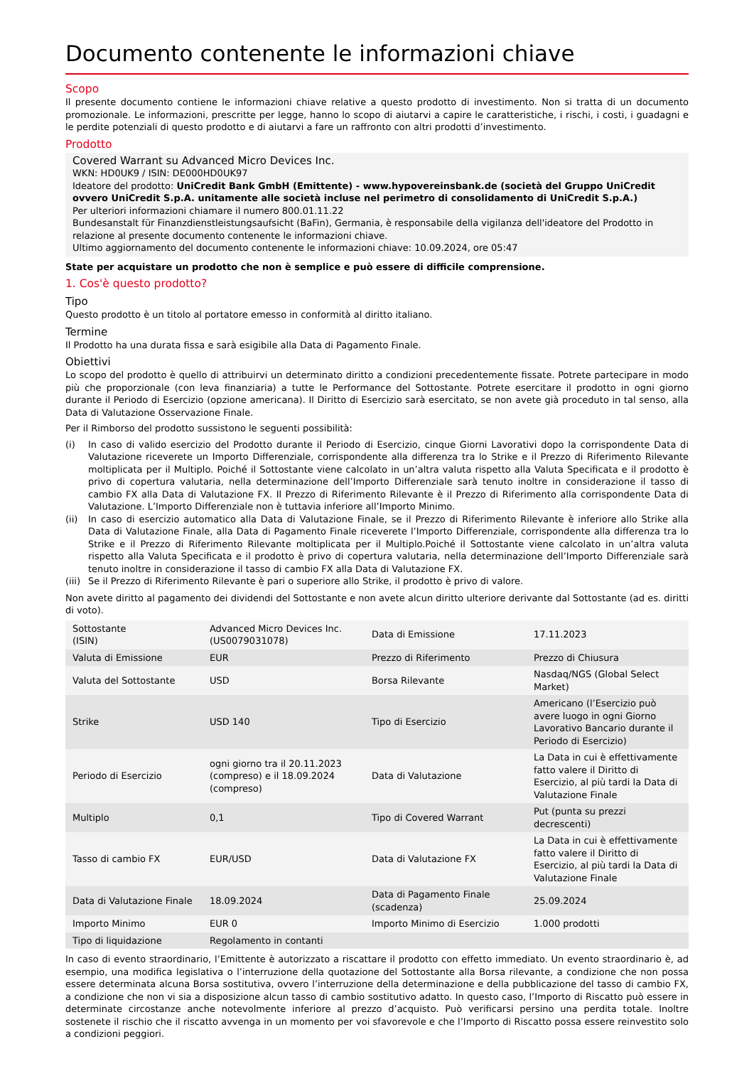Documento contenente le informazioni chiave
Scopo
Il presente documento contiene le informazioni chiave relative a questo prodotto di investimento. Non si tratta di un documento promozionale. Le informazioni, prescritte per legge, hanno lo scopo di aiutarvi a capire le caratteristiche, i rischi, i costi, i guadagni e le perdite potenziali di questo prodotto e di aiutarvi a fare un raffronto con altri prodotti d’investimento.
Prodotto
Covered Warrant su Advanced Micro Devices Inc.
WKN: HD0UK9 / ISIN: DE000HD0UK97
Ideatore del prodotto: UniCredit Bank GmbH (Emittente) - www.hypovereinsbank.de (società del Gruppo UniCredit ovvero UniCredit S.p.A. unitamente alle società incluse nel perimetro di consolidamento di UniCredit S.p.A.)
Per ulteriori informazioni chiamare il numero 800.01.11.22
Bundesanstalt für Finanzdienstleistungsaufsicht (BaFin), Germania, è responsabile della vigilanza dell'ideatore del Prodotto in relazione al presente documento contenente le informazioni chiave.
Ultimo aggiornamento del documento contenente le informazioni chiave: 10.09.2024, ore 05:47
State per acquistare un prodotto che non è semplice e può essere di difficile comprensione.
1. Cos'è questo prodotto?
Tipo
Questo prodotto è un titolo al portatore emesso in conformità al diritto italiano.
Termine
Il Prodotto ha una durata fissa e sarà esigibile alla Data di Pagamento Finale.
Obiettivi
Lo scopo del prodotto è quello di attribuirvi un determinato diritto a condizioni precedentemente fissate. Potrete partecipare in modo più che proporzionale (con leva finanziaria) a tutte le Performance del Sottostante. Potrete esercitare il prodotto in ogni giorno durante il Periodo di Esercizio (opzione americana). Il Diritto di Esercizio sarà esercitato, se non avete già proceduto in tal senso, alla Data di Valutazione Osservazione Finale.
Per il Rimborso del prodotto sussistono le seguenti possibilità:
(i) In caso di valido esercizio del Prodotto durante il Periodo di Esercizio, cinque Giorni Lavorativi dopo la corrispondente Data di Valutazione riceverete un Importo Differenziale, corrispondente alla differenza tra lo Strike e il Prezzo di Riferimento Rilevante moltiplicata per il Multiplo. Poiché il Sottostante viene calcolato in un’altra valuta rispetto alla Valuta Specificata e il prodotto è privo di copertura valutaria, nella determinazione dell’Importo Differenziale sarà tenuto inoltre in considerazione il tasso di cambio FX alla Data di Valutazione FX. Il Prezzo di Riferimento Rilevante è il Prezzo di Riferimento alla corrispondente Data di Valutazione. L’Importo Differenziale non è tuttavia inferiore all’Importo Minimo.
(ii) In caso di esercizio automatico alla Data di Valutazione Finale, se il Prezzo di Riferimento Rilevante è inferiore allo Strike alla Data di Valutazione Finale, alla Data di Pagamento Finale riceverete l’Importo Differenziale, corrispondente alla differenza tra lo Strike e il Prezzo di Riferimento Rilevante moltiplicata per il Multiplo.Poiché il Sottostante viene calcolato in un’altra valuta rispetto alla Valuta Specificata e il prodotto è privo di copertura valutaria, nella determinazione dell’Importo Differenziale sarà tenuto inoltre in considerazione il tasso di cambio FX alla Data di Valutazione FX.
(iii)
Se il Prezzo di Riferimento Rilevante è pari o superiore allo Strike, il prodotto è privo di valore.
Non avete diritto al pagamento dei dividendi del Sottostante e non avete alcun diritto ulteriore derivante dal Sottostante (ad es. diritti di voto).
| Sottostante (ISIN) | Advanced Micro Devices Inc. (US0079031078) | Data di Emissione | 17.11.2023 |
| Valuta di Emissione | EUR | Prezzo di Riferimento | Prezzo di Chiusura |
| Valuta del Sottostante | USD | Borsa Rilevante | Nasdaq/NGS (Global Select Market) |
| Strike | USD 140 | Tipo di Esercizio | Americano (l’Esercizio può avere luogo in ogni Giorno Lavorativo Bancario durante il Periodo di Esercizio) |
| Periodo di Esercizio | ogni giorno tra il 20.11.2023 (compreso) e il 18.09.2024 (compreso) | Data di Valutazione | La Data in cui è effettivamente fatto valere il Diritto di Esercizio, al più tardi la Data di Valutazione Finale |
| Multiplo | 0,1 | Tipo di Covered Warrant | Put (punta su prezzi decrescenti) |
| Tasso di cambio FX | EUR/USD | Data di Valutazione FX | La Data in cui è effettivamente fatto valere il Diritto di Esercizio, al più tardi la Data di Valutazione Finale |
| Data di Valutazione Finale | 18.09.2024 | Data di Pagamento Finale (scadenza) | 25.09.2024 |
| Importo Minimo | EUR 0 | Importo Minimo di Esercizio | 1.000 prodotti |
| Tipo di liquidazione | Regolamento in contanti | | |
In caso di evento straordinario, l’Emittente è autorizzato a riscattare il prodotto con effetto immediato. Un evento straordinario è, ad esempio, una modifica legislativa o l’interruzione della quotazione del Sottostante alla Borsa rilevante, a condizione che non possa essere determinata alcuna Borsa sostitutiva, ovvero l’interruzione della determinazione e della pubblicazione del tasso di cambio FX, a condizione che non vi sia a disposizione alcun tasso di cambio sostitutivo adatto. In questo caso, l’Importo di Riscatto può essere in determinate circostanze anche notevolmente inferiore al prezzo d’acquisto. Può verificarsi persino una perdita totale. Inoltre sostenete il rischio che il riscatto avvenga in un momento per voi sfavorevole e che l’Importo di Riscatto possa essere reinvestito solo a condizioni peggiori.